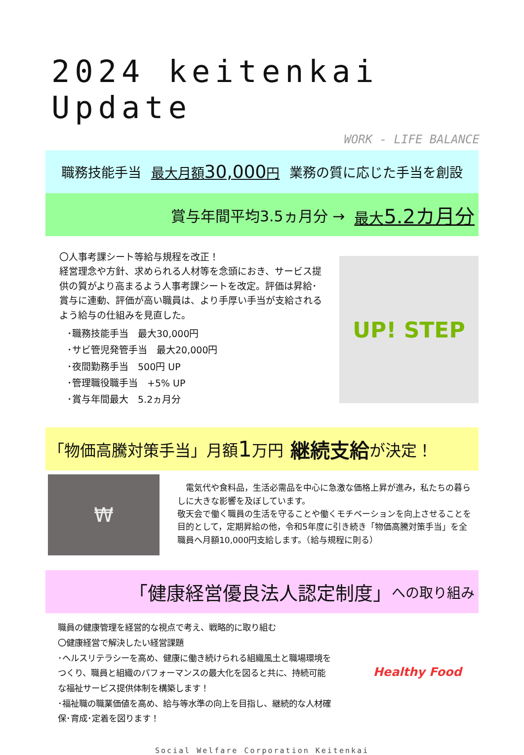2024 keitenkai Update
WORK - LIFE BALANCE
職務技能手当 最大月額30,000円 業務の質に応じた手当を創設
賞与年間平均3.5ヵ月分 → 最大5.2カ月分
〇人事考課シート等給与規程を改正！
経営理念や方針、求められる人材等を念頭におき、サービス提供の質がより高まるよう人事考課シートを改定。評価は昇給･賞与に連動、評価が高い職員は、より手厚い手当が支給されるよう給与の仕組みを見直した。
･職務技能手当　最大30,000円
･サビ管児発管手当　最大20,000円
･夜間勤務手当　500円 UP
･管理職役職手当　+5% UP
･賞与年間最大　5.2ヵ月分
UP! STEP
「物価高騰対策手当」月額 1 万円 継続支給 が決定！
₩
　電気代や食料品，生活必需品を中心に急激な価格上昇が進み，私たちの暮らしに大きな影響を及ぼしています。
敬天会で働く職員の生活を守ることや働くモチベーションを向上させることを目的として，定期昇給の他，令和5年度に引き続き「物価高騰対策手当」を全職員へ月額10,000円支給します。（給与規程に則る）
「健康経営優良法人認定制度」 への取り組み
職員の健康管理を経営的な視点で考え、戦略的に取り組む
〇健康経営で解決したい経営課題
･ヘルスリテラシーを高め、健康に働き続けられる組織風土と職場環境をつくり、職員と組織のパフォーマンスの最大化を図ると共に、持続可能な福祉サービス提供体制を構築します！
･福祉職の職業価値を高め、給与等水準の向上を目指し、継続的な人材確保･育成･定着を図ります！
Healthy Food
Social Welfare Corporation Keitenkai